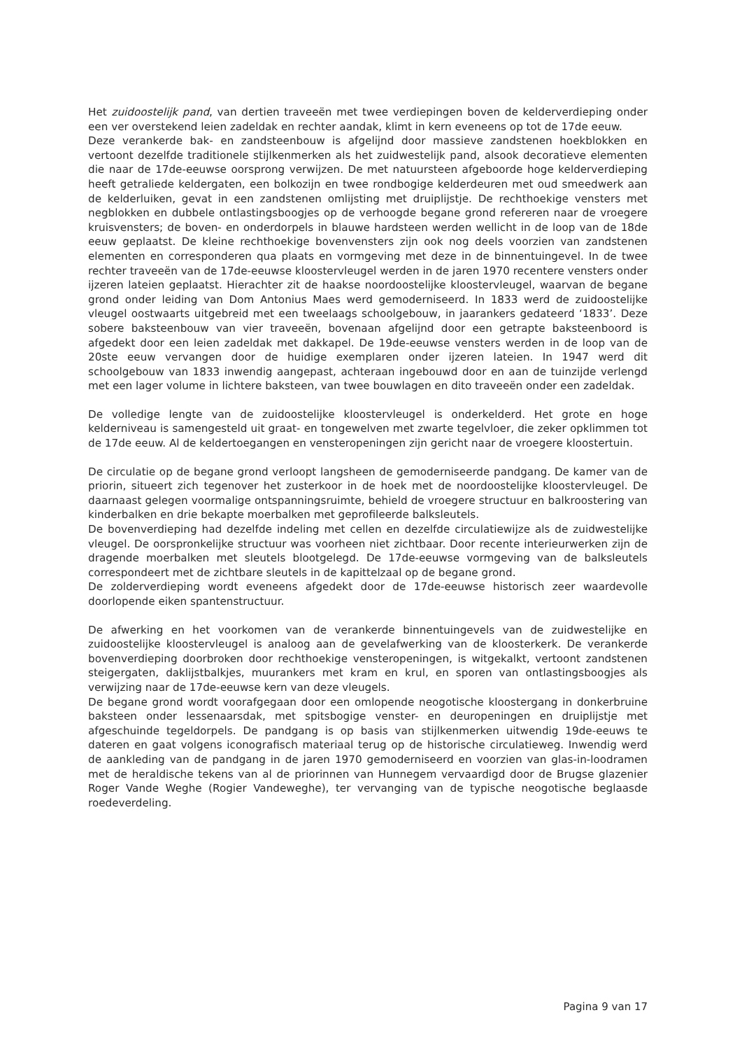Het zuidoostelijk pand, van dertien traveeën met twee verdiepingen boven de kelderverdieping onder een ver overstekend leien zadeldak en rechter aandak, klimt in kern eveneens op tot de 17de eeuw.
Deze verankerde bak- en zandsteenbouw is afgelijnd door massieve zandstenen hoekblokken en vertoont dezelfde traditionele stijlkenmerken als het zuidwestelijk pand, alsook decoratieve elementen die naar de 17de-eeuwse oorsprong verwijzen. De met natuursteen afgeboorde hoge kelderverdieping heeft getraliede keldergaten, een bolkozijn en twee rondbogige kelderdeuren met oud smeedwerk aan de kelderluiken, gevat in een zandstenen omlijsting met druiplijstje. De rechthoekige vensters met negblokken en dubbele ontlastingsboogjes op de verhoogde begane grond refereren naar de vroegere kruisvensters; de boven- en onderdorpels in blauwe hardsteen werden wellicht in de loop van de 18de eeuw geplaatst. De kleine rechthoekige bovenvensters zijn ook nog deels voorzien van zandstenen elementen en corresponderen qua plaats en vormgeving met deze in de binnentuingevel. In de twee rechter traveeën van de 17de-eeuwse kloostervleugel werden in de jaren 1970 recentere vensters onder ijzeren lateien geplaatst. Hierachter zit de haakse noordoostelijke kloostervleugel, waarvan de begane grond onder leiding van Dom Antonius Maes werd gemoderniseerd. In 1833 werd de zuidoostelijke vleugel oostwaarts uitgebreid met een tweelaags schoolgebouw, in jaarankers gedateerd ‘1833’. Deze sobere baksteenbouw van vier traveeën, bovenaan afgelijnd door een getrapte baksteenboord is afgedekt door een leien zadeldak met dakkapel. De 19de-eeuwse vensters werden in de loop van de 20ste eeuw vervangen door de huidige exemplaren onder ijzeren lateien. In 1947 werd dit schoolgebouw van 1833 inwendig aangepast, achteraan ingebouwd door en aan de tuinzijde verlengd met een lager volume in lichtere baksteen, van twee bouwlagen en dito traveeën onder een zadeldak.
De volledige lengte van de zuidoostelijke kloostervleugel is onderkelderd. Het grote en hoge kelderniveau is samengesteld uit graat- en tongewelven met zwarte tegelvloer, die zeker opklimmen tot de 17de eeuw. Al de keldertoegangen en vensteropeningen zijn gericht naar de vroegere kloostertuin.
De circulatie op de begane grond verloopt langsheen de gemoderniseerde pandgang. De kamer van de priorin, situeert zich tegenover het zusterkoor in de hoek met de noordoostelijke kloostervleugel. De daarnaast gelegen voormalige ontspanningsruimte, behield de vroegere structuur en balkroostering van kinderbalken en drie bekapte moerbalken met geprofileerde balksleutels.
De bovenverdieping had dezelfde indeling met cellen en dezelfde circulatiewijze als de zuidwestelijke vleugel. De oorspronkelijke structuur was voorheen niet zichtbaar. Door recente interieurwerken zijn de dragende moerbalken met sleutels blootgelegd. De 17de-eeuwse vormgeving van de balksleutels correspondeert met de zichtbare sleutels in de kapittelzaal op de begane grond.
De zolderverdieping wordt eveneens afgedekt door de 17de-eeuwse historisch zeer waardevolle doorlopende eiken spantenstructuur.
De afwerking en het voorkomen van de verankerde binnentuingevels van de zuidwestelijke en zuidoostelijke kloostervleugel is analoog aan de gevelafwerking van de kloosterkerk. De verankerde bovenverdieping doorbroken door rechthoekige vensteropeningen, is witgekalkt, vertoont zandstenen steigergaten, daklijstbalkjes, muurankers met kram en krul, en sporen van ontlastingsboogjes als verwijzing naar de 17de-eeuwse kern van deze vleugels.
De begane grond wordt voorafgegaan door een omlopende neogotische kloostergang in donkerbruine baksteen onder lessenaarsdak, met spitsbogige venster- en deuropeningen en druiplijstje met afgeschuinde tegeldorpels. De pandgang is op basis van stijlkenmerken uitwendig 19de-eeuws te dateren en gaat volgens iconografisch materiaal terug op de historische circulatieweg. Inwendig werd de aankleding van de pandgang in de jaren 1970 gemoderniseerd en voorzien van glas-in-loodramen met de heraldische tekens van al de priorinnen van Hunnegem vervaardigd door de Brugse glazenier Roger Vande Weghe (Rogier Vandeweghe), ter vervanging van de typische neogotische beglaasde roedeverdeling.
Pagina 9 van 17